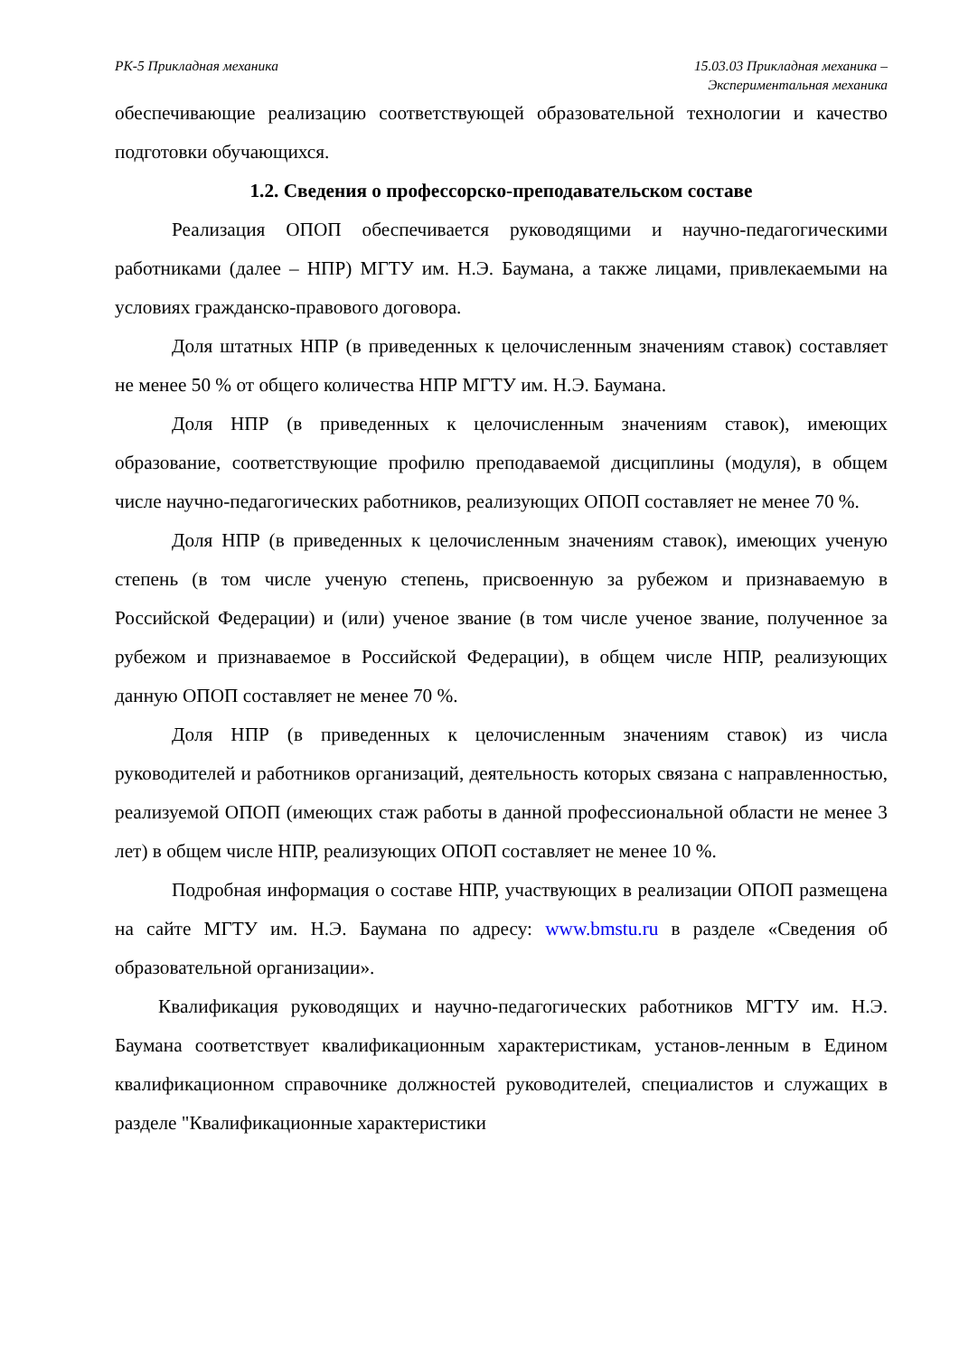РК-5 Прикладная механика 15.03.03 Прикладная механика –
Экспериментальная механика
обеспечивающие реализацию соответствующей образовательной технологии и качество подготовки обучающихся.
1.2. Сведения о профессорско-преподавательском составе
Реализация ОПОП обеспечивается руководящими и научно-педагогическими работниками (далее – НПР) МГТУ им. Н.Э. Баумана, а также лицами, привлекаемыми на условиях гражданско-правового договора.
Доля штатных НПР (в приведенных к целочисленным значениям ставок) составляет не менее 50 % от общего количества НПР МГТУ им. Н.Э. Баумана.
Доля НПР (в приведенных к целочисленным значениям ставок), имеющих образование, соответствующие профилю преподаваемой дисциплины (модуля), в общем числе научно-педагогических работников, реализующих ОПОП составляет не менее 70 %.
Доля НПР (в приведенных к целочисленным значениям ставок), имеющих ученую степень (в том числе ученую степень, присвоенную за рубежом и признаваемую в Российской Федерации) и (или) ученое звание (в том числе ученое звание, полученное за рубежом и признаваемое в Российской Федерации), в общем числе НПР, реализующих данную ОПОП составляет не менее 70 %.
Доля НПР (в приведенных к целочисленным значениям ставок) из числа руководителей и работников организаций, деятельность которых связана с направленностью, реализуемой ОПОП (имеющих стаж работы в данной профессиональной области не менее 3 лет) в общем числе НПР, реализующих ОПОП составляет не менее 10 %.
Подробная информация о составе НПР, участвующих в реализации ОПОП размещена на сайте МГТУ им. Н.Э. Баумана по адресу: www.bmstu.ru в разделе «Сведения об образовательной организации».
Квалификация руководящих и научно-педагогических работников МГТУ им. Н.Э. Баумана соответствует квалификационным характеристикам, установ-ленным в Едином квалификационном справочнике должностей руководителей, специалистов и служащих в разделе "Квалификационные характеристики